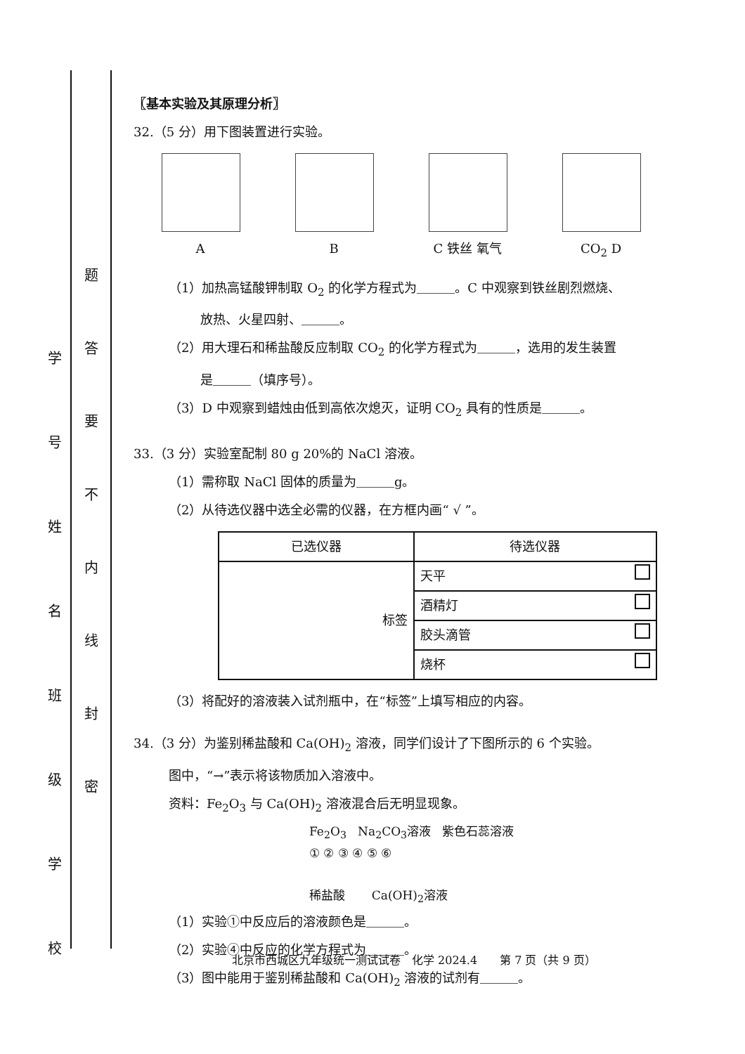学号
姓名
班级
学校
题
答
要
不
内
线
封
密
〖基本实验及其原理分析〗
32.（5 分）用下图装置进行实验。
A B C 铁丝 氧气 CO<sub>2</sub> D
（1）加热高锰酸钾制取 O<sub>2</sub> 的化学方程式为＿＿＿。C 中观察到铁丝剧烈燃烧、
放热、火星四射、＿＿＿。
（2）用大理石和稀盐酸反应制取 CO<sub>2</sub> 的化学方程式为＿＿＿，选用的发生装置
是＿＿＿（填序号）。
（3）D 中观察到蜡烛由低到高依次熄灭，证明 CO<sub>2</sub> 具有的性质是＿＿＿。
33.（3 分）实验室配制 80 g 20%的 NaCl 溶液。
（1）需称取 NaCl 固体的质量为＿＿＿g。
（2）从待选仪器中选全必需的仪器，在方框内画“ √ ”。
| 已选仪器 | 待选仪器 |
| --- | --- |
| 标签 | 天平 |
| | 酒精灯 |
| | 胶头滴管 |
| | 烧杯 |
（3）将配好的溶液装入试剂瓶中，在“标签”上填写相应的内容。
34.（3 分）为鉴别稀盐酸和 Ca(OH)<sub>2</sub> 溶液，同学们设计了下图所示的 6 个实验。
图中，“→”表示将该物质加入溶液中。
资料：Fe<sub>2</sub>O<sub>3</sub> 与 Ca(OH)<sub>2</sub> 溶液混合后无明显现象。
Fe<sub>2</sub>O<sub>3</sub> Na<sub>2</sub>CO<sub>3</sub>溶液 紫色石蕊溶液
① ② ③ ④ ⑤ ⑥
稀盐酸 Ca(OH)<sub>2</sub>溶液
（1）实验①中反应后的溶液颜色是＿＿＿。
（2）实验④中反应的化学方程式为＿＿＿。
（3）图中能用于鉴别稀盐酸和 Ca(OH)<sub>2</sub> 溶液的试剂有＿＿＿。
北京市西城区九年级统一测试试卷　化学 2024.4　　第 7 页（共 9 页）